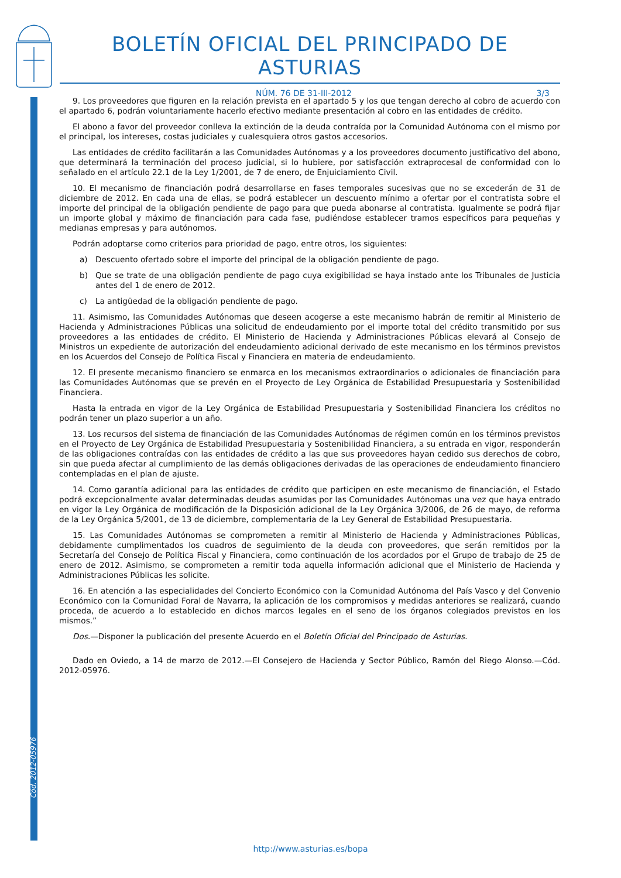Cód. 2012-05976
BOLETÍN OFICIAL DEL PRINCIPADO DE ASTURIAS
NÚM. 76 DE 31-III-2012 3/3
9. Los proveedores que figuren en la relación prevista en el apartado 5 y los que tengan derecho al cobro de acuerdo con el apartado 6, podrán voluntariamente hacerlo efectivo mediante presentación al cobro en las entidades de crédito.
El abono a favor del proveedor conlleva la extinción de la deuda contraída por la Comunidad Autónoma con el mismo por el principal, los intereses, costas judiciales y cualesquiera otros gastos accesorios.
Las entidades de crédito facilitarán a las Comunidades Autónomas y a los proveedores documento justificativo del abono, que determinará la terminación del proceso judicial, si lo hubiere, por satisfacción extraprocesal de conformidad con lo señalado en el artículo 22.1 de la Ley 1/2001, de 7 de enero, de Enjuiciamiento Civil.
10. El mecanismo de financiación podrá desarrollarse en fases temporales sucesivas que no se excederán de 31 de diciembre de 2012. En cada una de ellas, se podrá establecer un descuento mínimo a ofertar por el contratista sobre el importe del principal de la obligación pendiente de pago para que pueda abonarse al contratista. Igualmente se podrá fijar un importe global y máximo de financiación para cada fase, pudiéndose establecer tramos específicos para pequeñas y medianas empresas y para autónomos.
Podrán adoptarse como criterios para prioridad de pago, entre otros, los siguientes:
a) Descuento ofertado sobre el importe del principal de la obligación pendiente de pago.
b) Que se trate de una obligación pendiente de pago cuya exigibilidad se haya instado ante los Tribunales de Justicia antes del 1 de enero de 2012.
c) La antigüedad de la obligación pendiente de pago.
11. Asimismo, las Comunidades Autónomas que deseen acogerse a este mecanismo habrán de remitir al Ministerio de Hacienda y Administraciones Públicas una solicitud de endeudamiento por el importe total del crédito transmitido por sus proveedores a las entidades de crédito. El Ministerio de Hacienda y Administraciones Públicas elevará al Consejo de Ministros un expediente de autorización del endeudamiento adicional derivado de este mecanismo en los términos previstos en los Acuerdos del Consejo de Política Fiscal y Financiera en materia de endeudamiento.
12. El presente mecanismo financiero se enmarca en los mecanismos extraordinarios o adicionales de financiación para las Comunidades Autónomas que se prevén en el Proyecto de Ley Orgánica de Estabilidad Presupuestaria y Sostenibilidad Financiera.
Hasta la entrada en vigor de la Ley Orgánica de Estabilidad Presupuestaria y Sostenibilidad Financiera los créditos no podrán tener un plazo superior a un año.
13. Los recursos del sistema de financiación de las Comunidades Autónomas de régimen común en los términos previstos en el Proyecto de Ley Orgánica de Estabilidad Presupuestaria y Sostenibilidad Financiera, a su entrada en vigor, responderán de las obligaciones contraídas con las entidades de crédito a las que sus proveedores hayan cedido sus derechos de cobro, sin que pueda afectar al cumplimiento de las demás obligaciones derivadas de las operaciones de endeudamiento financiero contempladas en el plan de ajuste.
14. Como garantía adicional para las entidades de crédito que participen en este mecanismo de financiación, el Estado podrá excepcionalmente avalar determinadas deudas asumidas por las Comunidades Autónomas una vez que haya entrado en vigor la Ley Orgánica de modificación de la Disposición adicional de la Ley Orgánica 3/2006, de 26 de mayo, de reforma de la Ley Orgánica 5/2001, de 13 de diciembre, complementaria de la Ley General de Estabilidad Presupuestaria.
15. Las Comunidades Autónomas se comprometen a remitir al Ministerio de Hacienda y Administraciones Públicas, debidamente cumplimentados los cuadros de seguimiento de la deuda con proveedores, que serán remitidos por la Secretaría del Consejo de Política Fiscal y Financiera, como continuación de los acordados por el Grupo de trabajo de 25 de enero de 2012. Asimismo, se comprometen a remitir toda aquella información adicional que el Ministerio de Hacienda y Administraciones Públicas les solicite.
16. En atención a las especialidades del Concierto Económico con la Comunidad Autónoma del País Vasco y del Convenio Económico con la Comunidad Foral de Navarra, la aplicación de los compromisos y medidas anteriores se realizará, cuando proceda, de acuerdo a lo establecido en dichos marcos legales en el seno de los órganos colegiados previstos en los mismos.”
Dos.—Disponer la publicación del presente Acuerdo en el Boletín Oficial del Principado de Asturias.
Dado en Oviedo, a 14 de marzo de 2012.—El Consejero de Hacienda y Sector Público, Ramón del Riego Alonso.—Cód. 2012-05976.
http://www.asturias.es/bopa